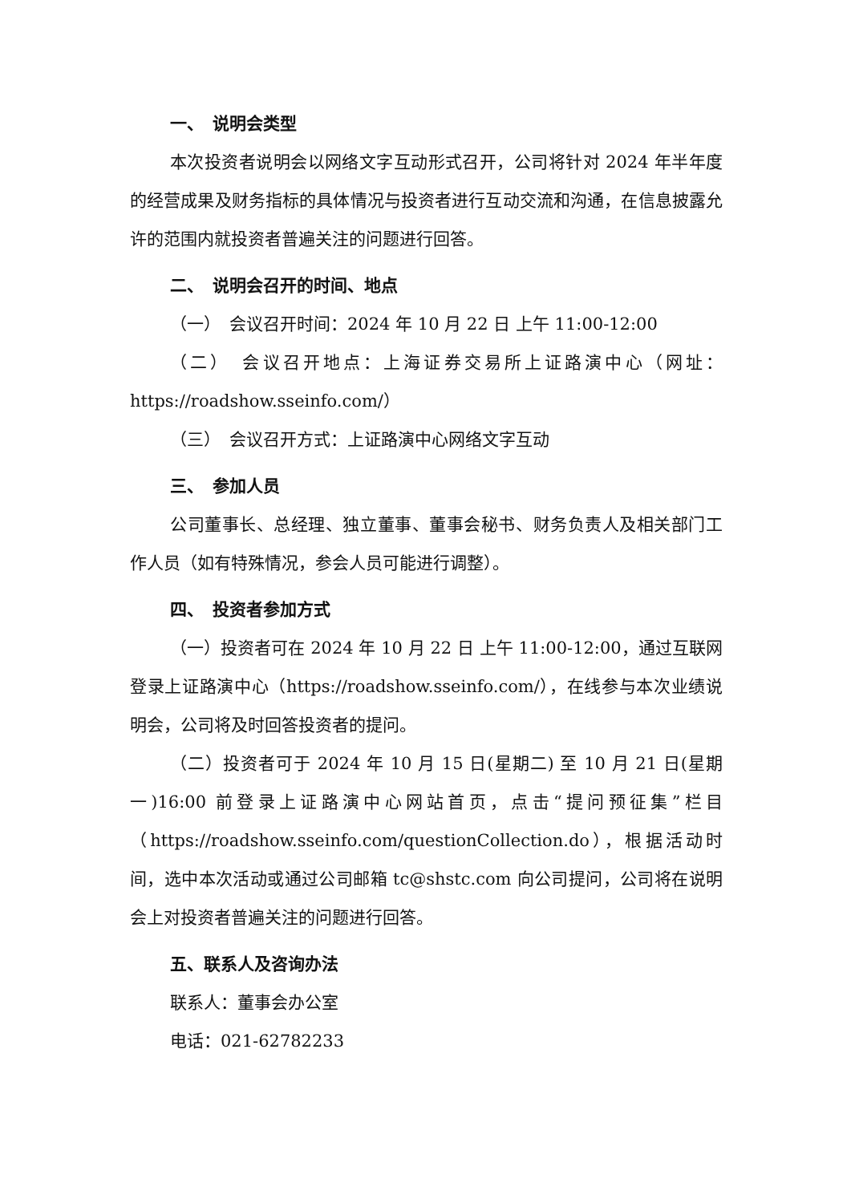一、　说明会类型
本次投资者说明会以网络文字互动形式召开，公司将针对 2024 年半年度的经营成果及财务指标的具体情况与投资者进行互动交流和沟通，在信息披露允许的范围内就投资者普遍关注的问题进行回答。
二、　说明会召开的时间、地点
（一）　会议召开时间：2024 年 10 月 22 日 上午 11:00-12:00
（二）　会议召开地点：上海证券交易所上证路演中心（网址：https://roadshow.sseinfo.com/）
（三）　会议召开方式：上证路演中心网络文字互动
三、　参加人员
公司董事长、总经理、独立董事、董事会秘书、财务负责人及相关部门工作人员（如有特殊情况，参会人员可能进行调整）。
四、　投资者参加方式
（一）投资者可在 2024 年 10 月 22 日 上午 11:00-12:00，通过互联网登录上证路演中心（https://roadshow.sseinfo.com/），在线参与本次业绩说明会，公司将及时回答投资者的提问。
（二）投资者可于 2024 年 10 月 15 日(星期二) 至 10 月 21 日(星期一)16:00 前登录上证路演中心网站首页，点击“提问预征集”栏目（https://roadshow.sseinfo.com/questionCollection.do），根据活动时间，选中本次活动或通过公司邮箱 tc@shstc.com 向公司提问，公司将在说明会上对投资者普遍关注的问题进行回答。
五、联系人及咨询办法
联系人：董事会办公室
电话：021-62782233